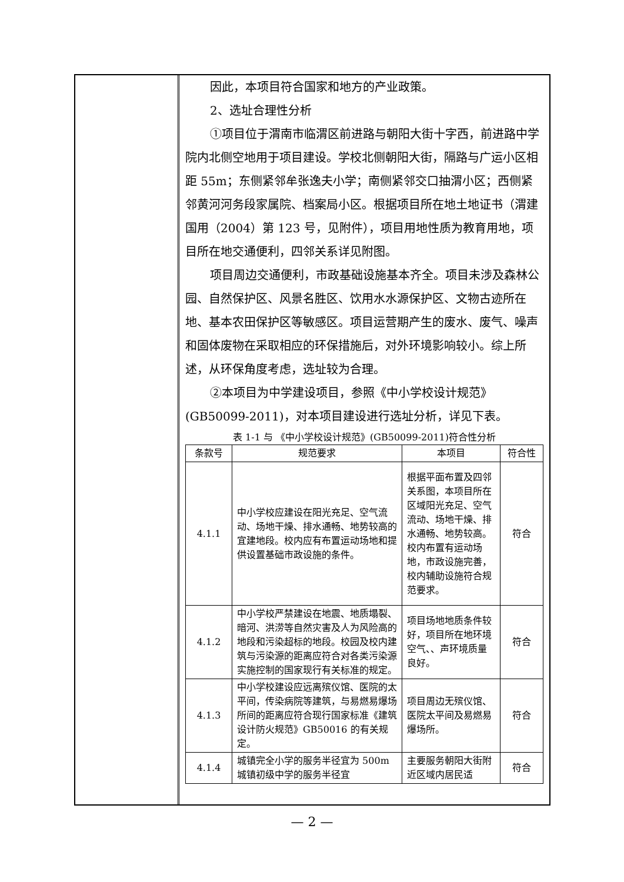因此，本项目符合国家和地方的产业政策。
2、选址合理性分析
①项目位于渭南市临渭区前进路与朝阳大街十字西，前进路中学院内北侧空地用于项目建设。学校北侧朝阳大街，隔路与广运小区相距 55m；东侧紧邻牟张逸夫小学；南侧紧邻交口抽渭小区；西侧紧邻黄河河务段家属院、档案局小区。根据项目所在地土地证书（渭建国用（2004）第 123 号，见附件），项目用地性质为教育用地，项目所在地交通便利，四邻关系详见附图。
项目周边交通便利，市政基础设施基本齐全。项目未涉及森林公园、自然保护区、风景名胜区、饮用水水源保护区、文物古迹所在地、基本农田保护区等敏感区。项目运营期产生的废水、废气、噪声和固体废物在采取相应的环保措施后，对外环境影响较小。综上所述，从环保角度考虑，选址较为合理。
②本项目为中学建设项目，参照《中小学校设计规范》(GB50099-2011)，对本项目建设进行选址分析，详见下表。
表 1-1 与 《中小学校设计规范》(GB50099-2011)符合性分析
| 条款号 | 规范要求 | 本项目 | 符合性 |
| --- | --- | --- | --- |
| 4.1.1 | 中小学校应建设在阳光充足、空气流动、场地干燥、排水通畅、地势较高的宜建地段。校内应有布置运动场地和提供设置基础市政设施的条件。 | 根据平面布置及四邻关系图，本项目所在区域阳光充足、空气流动、场地干燥、排水通畅、地势较高。校内布置有运动场地，市政设施完善，校内辅助设施符合规范要求。 | 符合 |
| 4.1.2 | 中小学校严禁建设在地震、地质塌裂、暗河、洪涝等自然灾害及人为风险高的地段和污染超标的地段。校园及校内建筑与污染源的距离应符合对各类污染源实施控制的国家现行有关标准的规定。 | 项目场地地质条件较好，项目所在地环境空气、、声环境质量良好。 | 符合 |
| 4.1.3 | 中小学校建设应远离殡仪馆、医院的太平间，传染病院等建筑，与易燃易爆场所间的距离应符合现行国家标准《建筑设计防火规范》GB50016 的有关规定。 | 项目周边无殡仪馆、医院太平间及易燃易爆场所。 | 符合 |
| 4.1.4 | 城镇完全小学的服务半径宜为 500m 城镇初级中学的服务半径宜 | 主要服务朝阳大街附近区域内居民适 | 符合 |
— 2 —